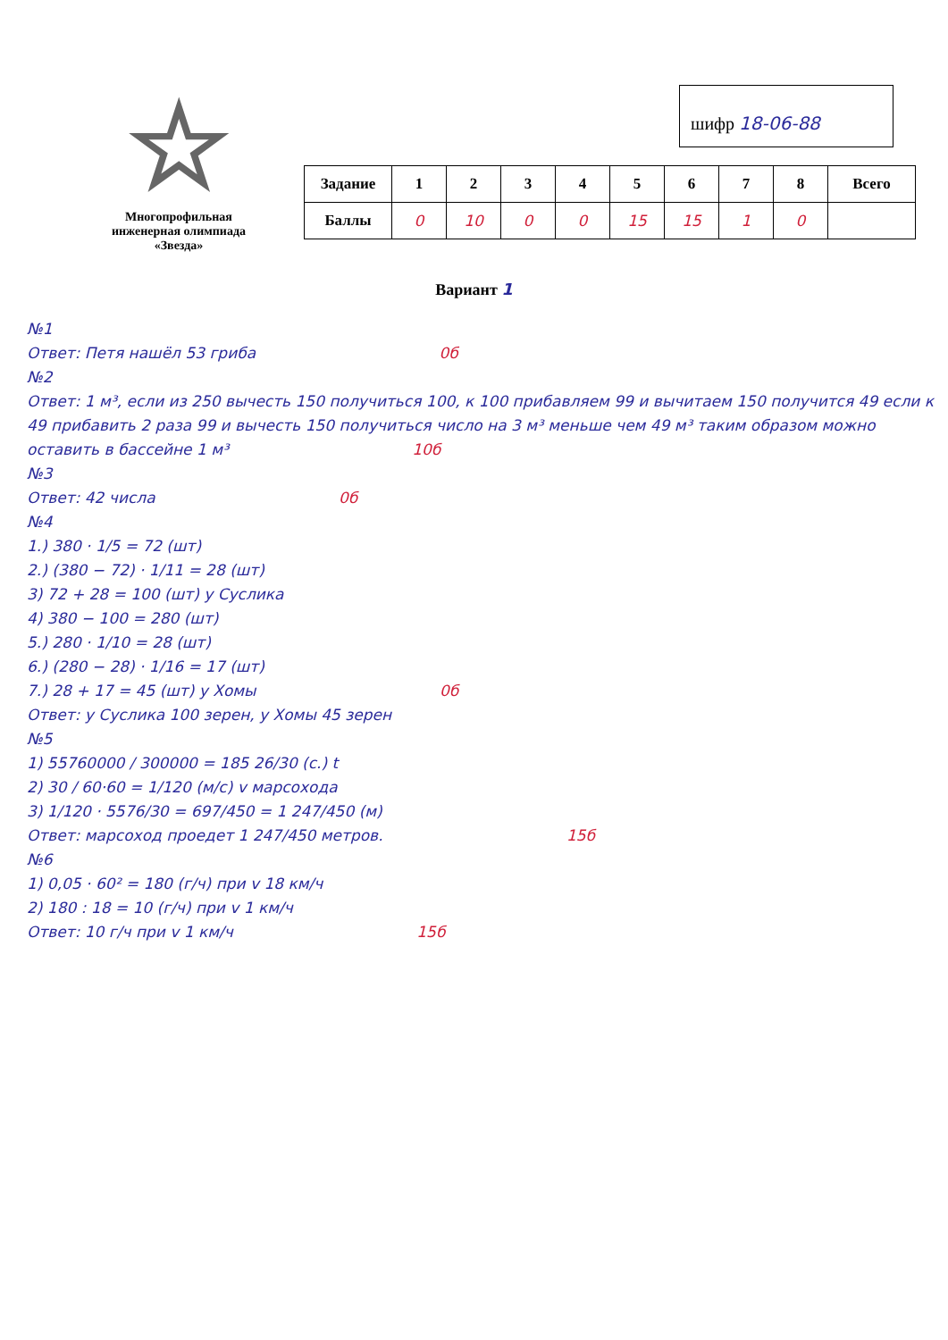☆
Многопрофильная
инженерная олимпиада
«Звезда»
шифр 18-06-88
| Задание | 1 | 2 | 3 | 4 | 5 | 6 | 7 | 8 | Всего |
| --- | --- | --- | --- | --- | --- | --- | --- | --- | --- |
| Баллы | 0 | 10 | 0 | 0 | 15 | 15 | 1 | 0 | |
Вариант 1
№1
Ответ: Петя нашёл 53 гриба 0б
№2
Ответ: 1 м³, если из 250 вычесть 150 получиться 100, к 100 прибавляем 99 и вычитаем 150 получится 49 если к 49 прибавить 2 раза 99 и вычесть 150 получиться число на 3 м³ меньше чем 49 м³ таким образом можно оставить в бассейне 1 м³ 10б
№3
Ответ: 42 числа 0б
№4
1.) 380 · 1/5 = 72 (шт)
2.) (380 − 72) · 1/11 = 28 (шт)
3) 72 + 28 = 100 (шт) у Суслика
4) 380 − 100 = 280 (шт)
5.) 280 · 1/10 = 28 (шт)
6.) (280 − 28) · 1/16 = 17 (шт)
7.) 28 + 17 = 45 (шт) у Хомы 0б
Ответ: у Суслика 100 зерен, у Хомы 45 зерен
№5
1) 55760000 / 300000 = 185 26/30 (с.) t
2) 30 / 60·60 = 1/120 (м/с) v марсохода
3) 1/120 · 5576/30 = 697/450 = 1 247/450 (м)
Ответ: марсоход проедет 1 247/450 метров. 15б
№6
1) 0,05 · 60² = 180 (г/ч) при v 18 км/ч
2) 180 : 18 = 10 (г/ч) при v 1 км/ч
Ответ: 10 г/ч при v 1 км/ч 15б